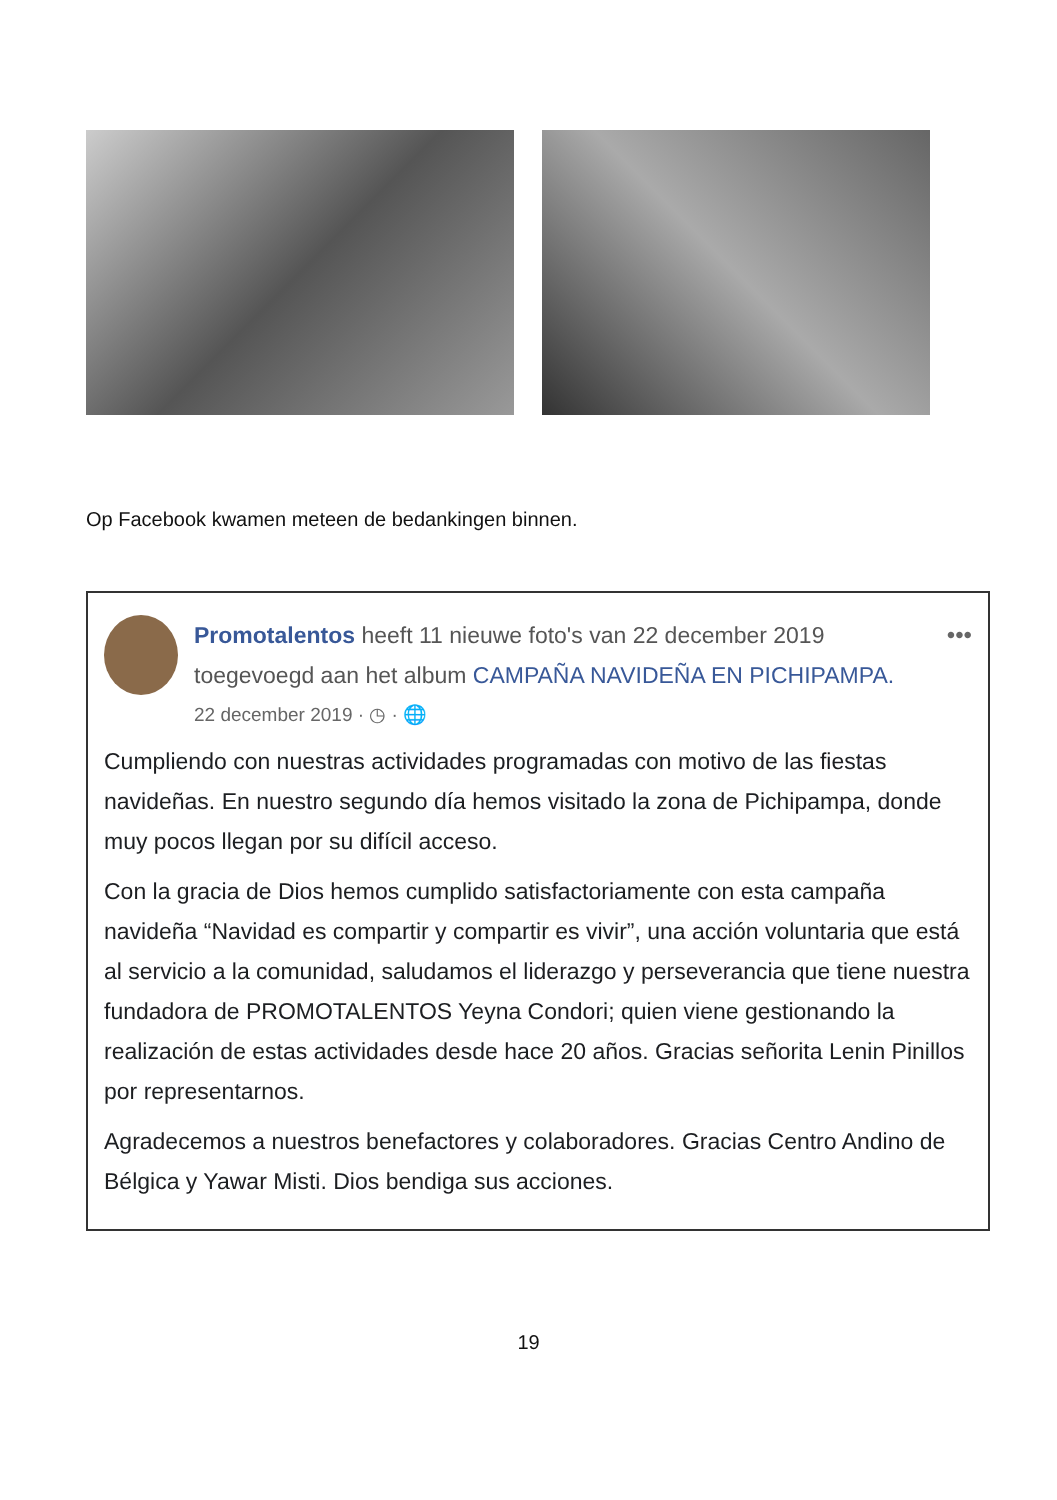Op Facebook kwamen meteen de bedankingen binnen.
Promotalentos heeft 11 nieuwe foto's van 22 december 2019 toegevoegd aan het album CAMPAÑA NAVIDEÑA EN PICHIPAMPA.
22 december 2019 · ◷ · 🌐
•••
Cumpliendo con nuestras actividades programadas con motivo de las fiestas navideñas. En nuestro segundo día hemos visitado la zona de Pichipampa, donde muy pocos llegan por su difícil acceso.
Con la gracia de Dios hemos cumplido satisfactoriamente con esta campaña navideña “Navidad es compartir y compartir es vivir”, una acción voluntaria que está al servicio a la comunidad, saludamos el liderazgo y perseverancia que tiene nuestra fundadora de PROMOTALENTOS Yeyna Condori; quien viene gestionando la realización de estas actividades desde hace 20 años. Gracias señorita Lenin Pinillos por representarnos.
Agradecemos a nuestros benefactores y colaboradores. Gracias Centro Andino de Bélgica y Yawar Misti. Dios bendiga sus acciones.
19